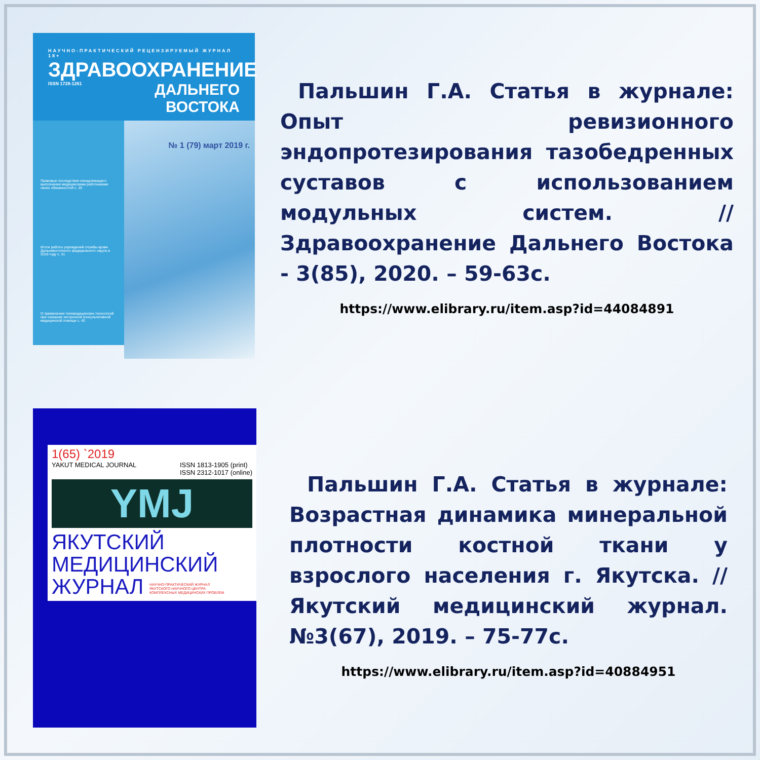НАУЧНО-ПРАКТИЧЕСКИЙ РЕЦЕНЗИРУЕМЫЙ ЖУРНАЛ 18+
ЗДРАВООХРАНЕНИЕ
ISSN 1728-1261 ДАЛЬНЕГО ВОСТОКА
Правовые последствия ненадлежащего выполнения медицинскими работниками своих обязанностей с. 20
Итоги работы учреждений службы крови Дальневосточного федерального округа в 2018 году с. 31
О применении телемедицинских технологий при оказании экстренной консультативной медицинской помощи с. 40
№ 1 (79) март 2019 г.
Пальшин Г.А. Статья в журнале: Опыт ревизионного эндопротезирования тазобедренных суставов с использованием модульных систем. //Здравоохранение Дальнего Востока - 3(85), 2020. – 59-63с.
https://www.elibrary.ru/item.asp?id=44084891
1(65) `2019
YAKUT MEDICAL JOURNAL ISSN 1813-1905 (print)
ISSN 2312-1017 (online)
YMJ
ЯКУТСКИЙ
МЕДИЦИНСКИЙ
ЖУРНАЛ НАУЧНО-ПРАКТИЧЕСКИЙ ЖУРНАЛ
ЯКУТСКОГО НАУЧНОГО ЦЕНТРА
КОМПЛЕКСНЫХ МЕДИЦИНСКИХ ПРОБЛЕМ
Пальшин Г.А. Статья в журнале: Возрастная динамика минеральной плотности костной ткани у взрослого населения г. Якутска. // Якутский медицинский журнал. №3(67), 2019. – 75-77с.
https://www.elibrary.ru/item.asp?id=40884951